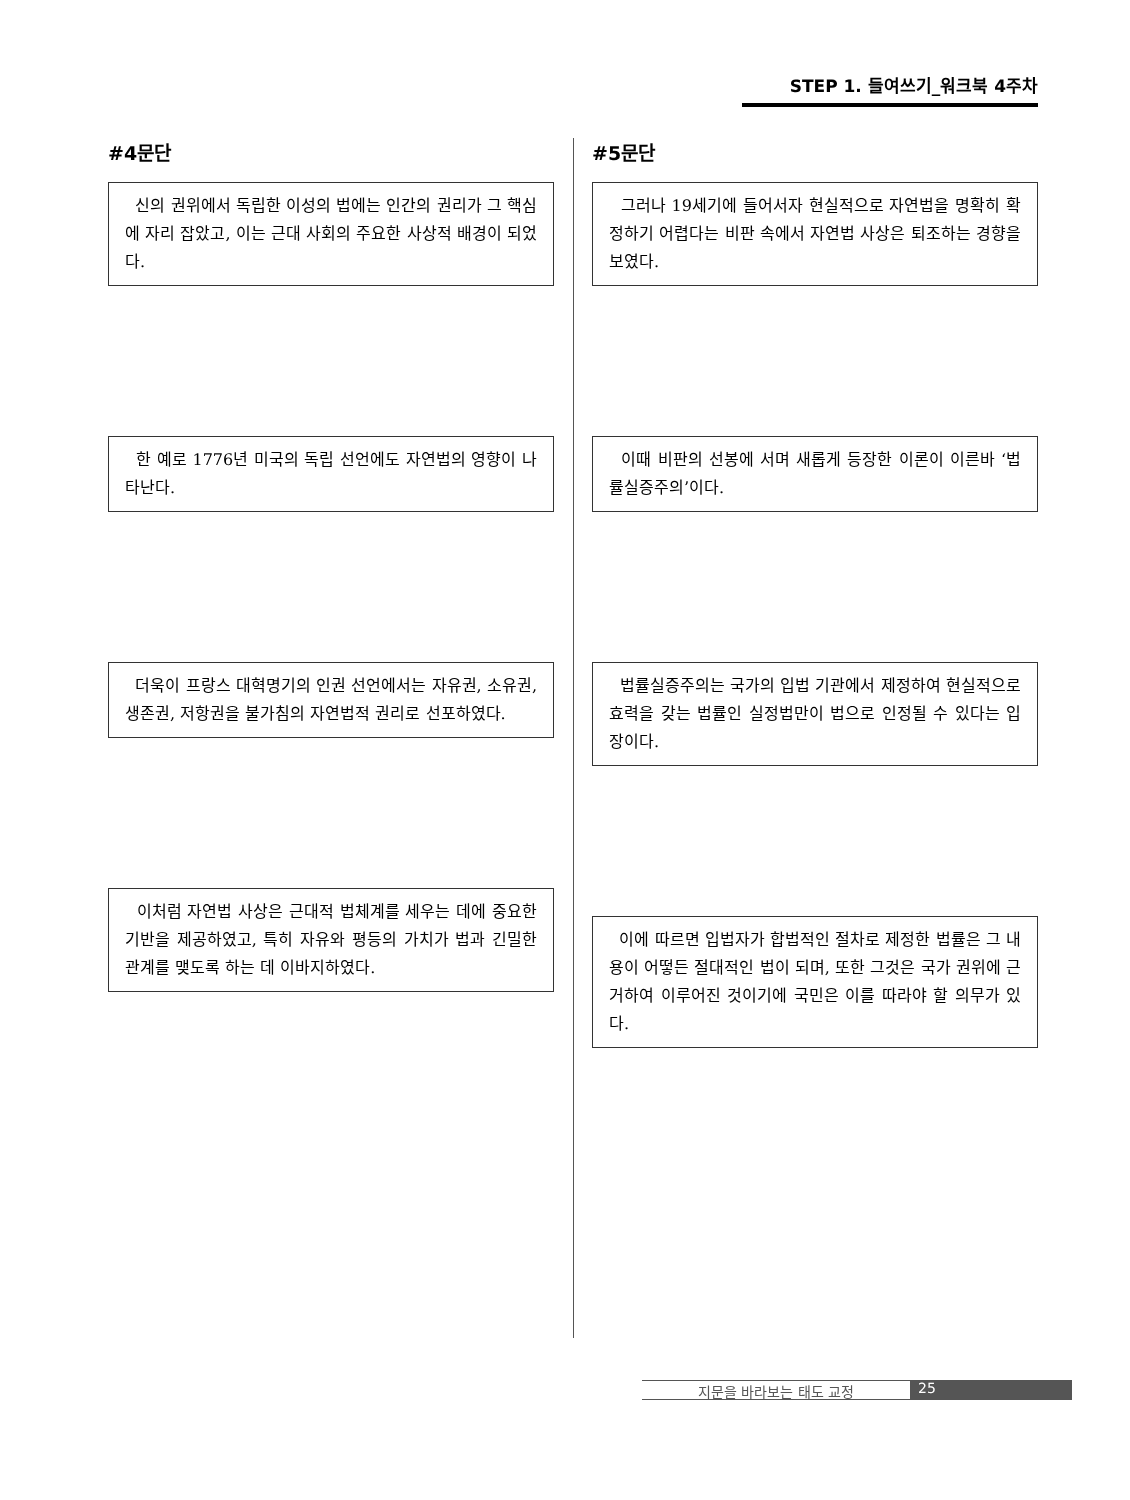STEP 1. 들여쓰기_워크북 4주차
#4문단
신의 권위에서 독립한 이성의 법에는 인간의 권리가 그 핵심에 자리 잡았고, 이는 근대 사회의 주요한 사상적 배경이 되었다.
한 예로 1776년 미국의 독립 선언에도 자연법의 영향이 나타난다.
더욱이 프랑스 대혁명기의 인권 선언에서는 자유권, 소유권, 생존권, 저항권을 불가침의 자연법적 권리로 선포하였다.
이처럼 자연법 사상은 근대적 법체계를 세우는 데에 중요한 기반을 제공하였고, 특히 자유와 평등의 가치가 법과 긴밀한 관계를 맺도록 하는 데 이바지하였다.
#5문단
그러나 19세기에 들어서자 현실적으로 자연법을 명확히 확정하기 어렵다는 비판 속에서 자연법 사상은 퇴조하는 경향을 보였다.
이때 비판의 선봉에 서며 새롭게 등장한 이론이 이른바 ‘법률실증주의’이다.
법률실증주의는 국가의 입법 기관에서 제정하여 현실적으로 효력을 갖는 법률인 실정법만이 법으로 인정될 수 있다는 입장이다.
이에 따르면 입법자가 합법적인 절차로 제정한 법률은 그 내용이 어떻든 절대적인 법이 되며, 또한 그것은 국가 권위에 근거하여 이루어진 것이기에 국민은 이를 따라야 할 의무가 있다.
지문을 바라보는 태도 교정 25